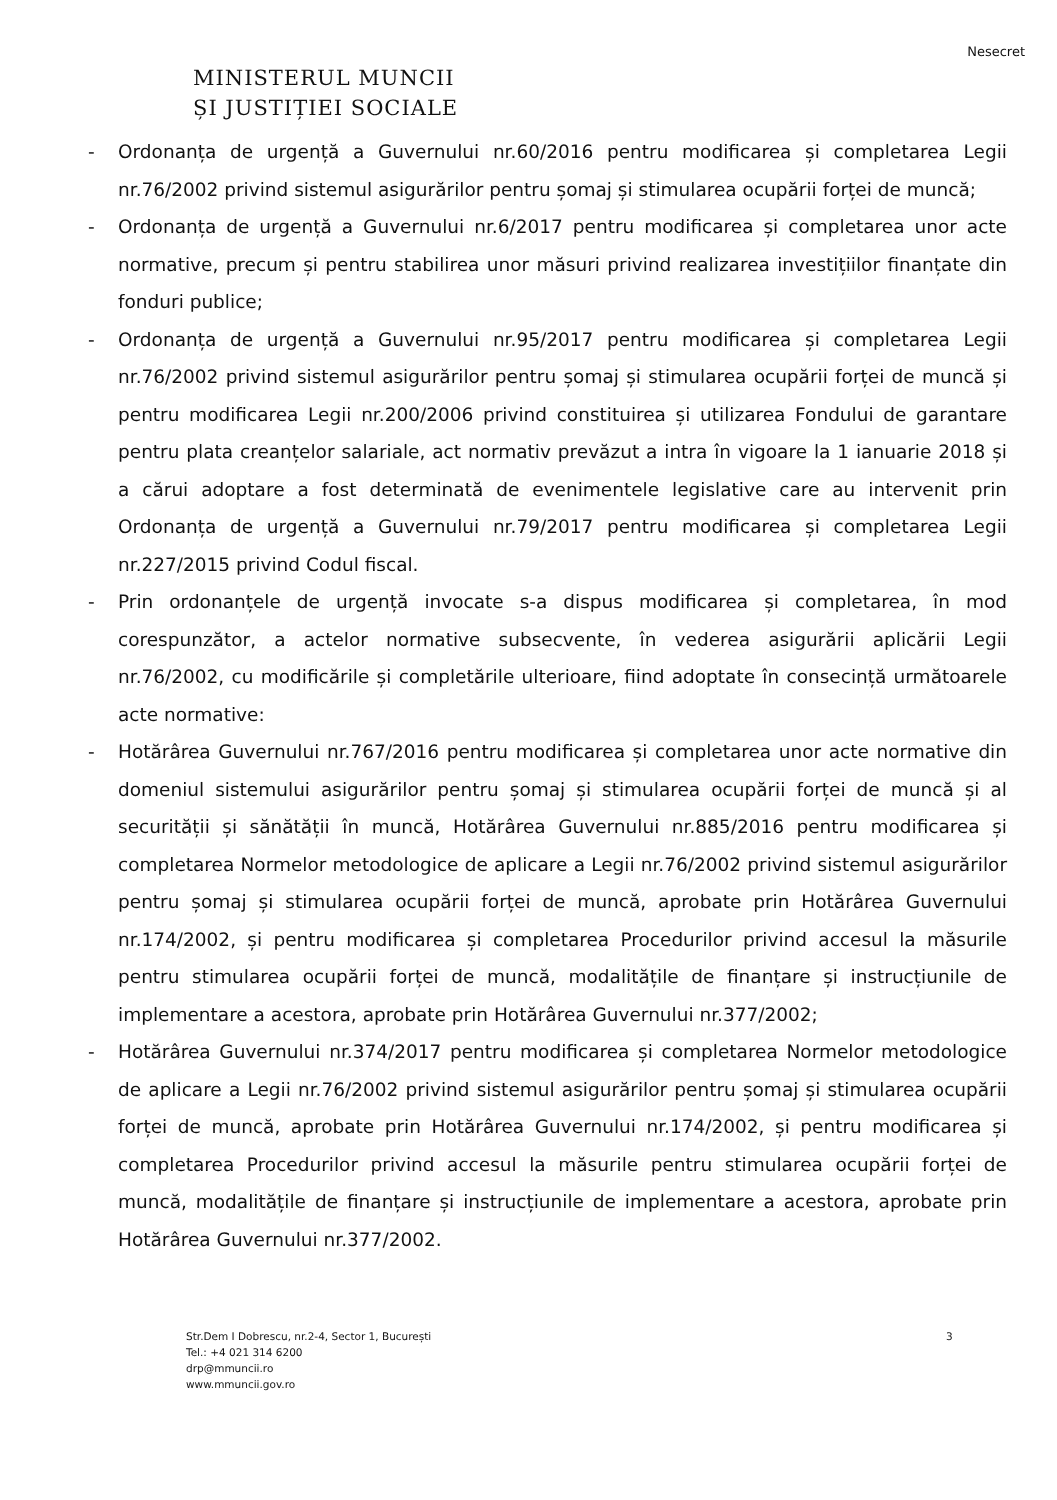Nesecret
MINISTERUL MUNCII
ȘI JUSTIȚIEI SOCIALE
- Ordonanța de urgență a Guvernului nr.60/2016 pentru modificarea și completarea Legii nr.76/2002 privind sistemul asigurărilor pentru șomaj și stimularea ocupării forței de muncă;
- Ordonanța de urgență a Guvernului nr.6/2017 pentru modificarea și completarea unor acte normative, precum și pentru stabilirea unor măsuri privind realizarea investițiilor finanțate din fonduri publice;
- Ordonanța de urgență a Guvernului nr.95/2017 pentru modificarea și completarea Legii nr.76/2002 privind sistemul asigurărilor pentru șomaj și stimularea ocupării forței de muncă și pentru modificarea Legii nr.200/2006 privind constituirea și utilizarea Fondului de garantare pentru plata creanțelor salariale, act normativ prevăzut a intra în vigoare la 1 ianuarie 2018 și a cărui adoptare a fost determinată de evenimentele legislative care au intervenit prin Ordonanța de urgență a Guvernului nr.79/2017 pentru modificarea și completarea Legii nr.227/2015 privind Codul fiscal.
- Prin ordonanțele de urgență invocate s-a dispus modificarea și completarea, în mod corespunzător, a actelor normative subsecvente, în vederea asigurării aplicării Legii nr.76/2002, cu modificările și completările ulterioare, fiind adoptate în consecință următoarele acte normative:
- Hotărârea Guvernului nr.767/2016 pentru modificarea și completarea unor acte normative din domeniul sistemului asigurărilor pentru șomaj și stimularea ocupării forței de muncă și al securității și sănătății în muncă, Hotărârea Guvernului nr.885/2016 pentru modificarea și completarea Normelor metodologice de aplicare a Legii nr.76/2002 privind sistemul asigurărilor pentru șomaj și stimularea ocupării forței de muncă, aprobate prin Hotărârea Guvernului nr.174/2002, și pentru modificarea și completarea Procedurilor privind accesul la măsurile pentru stimularea ocupării forței de muncă, modalitățile de finanțare și instrucțiunile de implementare a acestora, aprobate prin Hotărârea Guvernului nr.377/2002;
- Hotărârea Guvernului nr.374/2017 pentru modificarea și completarea Normelor metodologice de aplicare a Legii nr.76/2002 privind sistemul asigurărilor pentru șomaj și stimularea ocupării forței de muncă, aprobate prin Hotărârea Guvernului nr.174/2002, și pentru modificarea și completarea Procedurilor privind accesul la măsurile pentru stimularea ocupării forței de muncă, modalitățile de finanțare și instrucțiunile de implementare a acestora, aprobate prin Hotărârea Guvernului nr.377/2002.
Str.Dem I Dobrescu, nr.2-4, Sector 1, București
Tel.: +4 021 314 6200
drp@mmuncii.ro
www.mmuncii.gov.ro
3